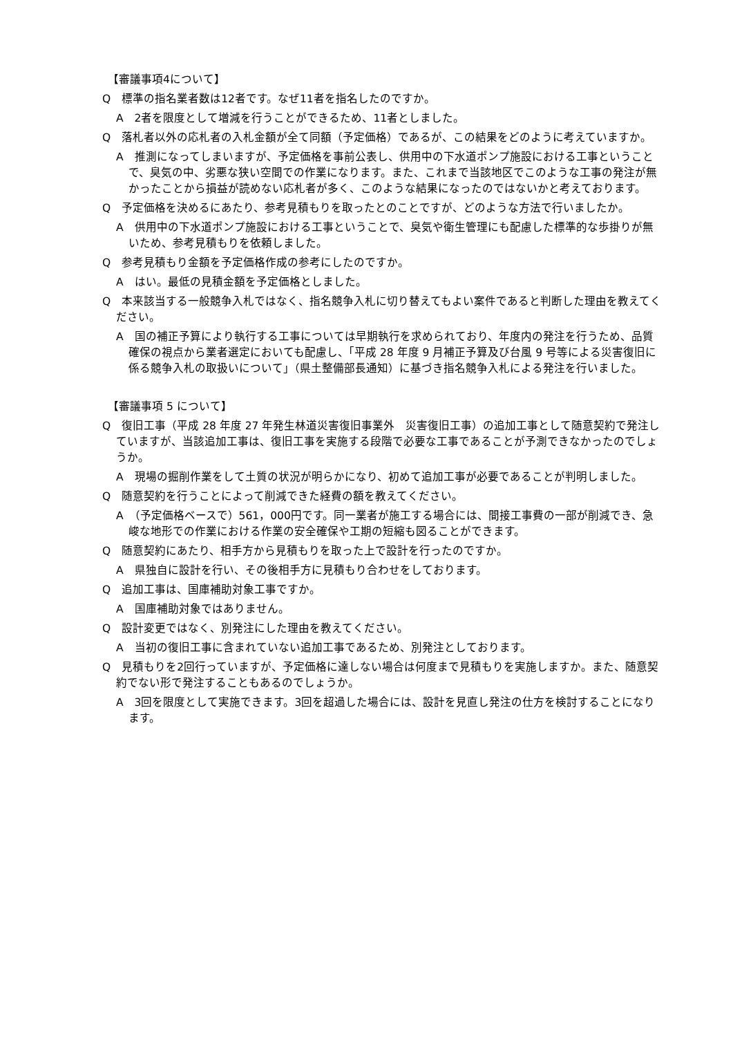【審議事項4について】
Q　標準の指名業者数は12者です。なぜ11者を指名したのですか。
A　2者を限度として増減を行うことができるため、11者としました。
Q　落札者以外の応札者の入札金額が全て同額（予定価格）であるが、この結果をどのように考えていますか。
A　推測になってしまいますが、予定価格を事前公表し、供用中の下水道ポンプ施設における工事ということで、臭気の中、劣悪な狭い空間での作業になります。また、これまで当該地区でこのような工事の発注が無かったことから損益が読めない応札者が多く、このような結果になったのではないかと考えております。
Q　予定価格を決めるにあたり、参考見積もりを取ったとのことですが、どのような方法で行いましたか。
A　供用中の下水道ポンプ施設における工事ということで、臭気や衛生管理にも配慮した標準的な歩掛りが無いため、参考見積もりを依頼しました。
Q　参考見積もり金額を予定価格作成の参考にしたのですか。
A　はい。最低の見積金額を予定価格としました。
Q　本来該当する一般競争入札ではなく、指名競争入札に切り替えてもよい案件であると判断した理由を教えてください。
A　国の補正予算により執行する工事については早期執行を求められており、年度内の発注を行うため、品質確保の視点から業者選定においても配慮し、「平成 28 年度 9 月補正予算及び台風 9 号等による災害復旧に係る競争入札の取扱いについて」（県土整備部長通知）に基づき指名競争入札による発注を行いました。
【審議事項 5 について】
Q　復旧工事（平成 28 年度 27 年発生林道災害復旧事業外　災害復旧工事）の追加工事として随意契約で発注していますが、当該追加工事は、復旧工事を実施する段階で必要な工事であることが予測できなかったのでしょうか。
A　現場の掘削作業をして土質の状況が明らかになり、初めて追加工事が必要であることが判明しました。
Q　随意契約を行うことによって削減できた経費の額を教えてください。
A　（予定価格ベースで）561，000円です。同一業者が施工する場合には、間接工事費の一部が削減でき、急峻な地形での作業における作業の安全確保や工期の短縮も図ることができます。
Q　随意契約にあたり、相手方から見積もりを取った上で設計を行ったのですか。
A　県独自に設計を行い、その後相手方に見積もり合わせをしております。
Q　追加工事は、国庫補助対象工事ですか。
A　国庫補助対象ではありません。
Q　設計変更ではなく、別発注にした理由を教えてください。
A　当初の復旧工事に含まれていない追加工事であるため、別発注としております。
Q　見積もりを2回行っていますが、予定価格に達しない場合は何度まで見積もりを実施しますか。また、随意契約でない形で発注することもあるのでしょうか。
A　3回を限度として実施できます。3回を超過した場合には、設計を見直し発注の仕方を検討することになります。